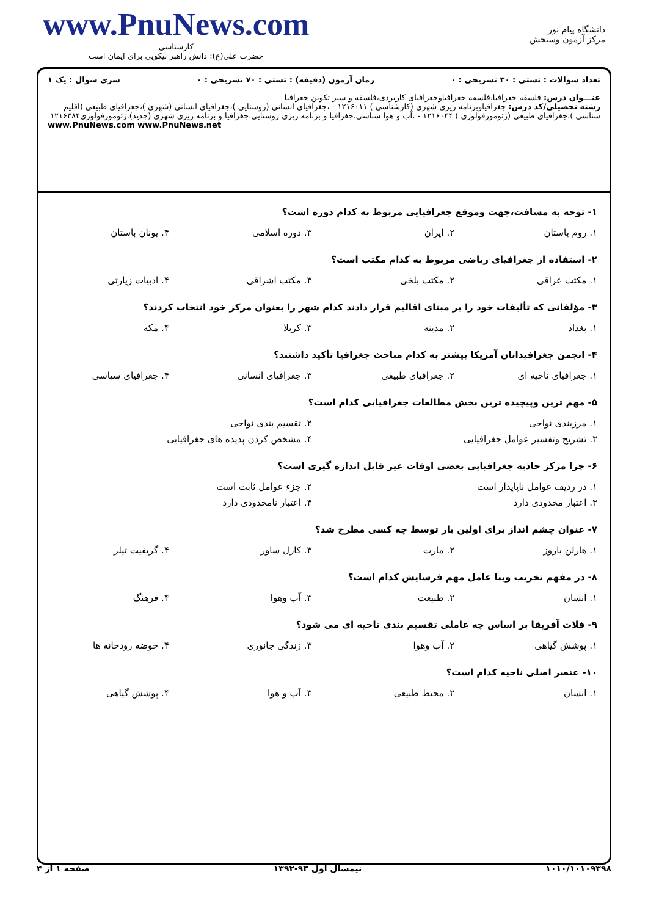www.PnuNews.com
کارشناسی
حضرت علی(ع): دانش راهبر نیکویی برای ایمان است
دانشگاه پیام نور
مرکز آزمون وسنجش
تعداد سوالات : تستی : ۳۰ تشریحی : ۰ زمان آزمون (دقیقه) : تستی : ۷۰ تشریحی : ۰ سری سوال : یک ۱
عنـــوان درس: فلسفه جغرافیا،فلسفه جغرافیاوجغرافیای کاربردی،فلسفه و سیر تکوین جغرافیا
رشته تحصیلی/کد درس: جغرافیاوبرنامه ریزی شهری (کارشناسی ) ۱۲۱۶۰۱۱ - ،جغرافیای انسانی (روستایی )،جغرافیای انسانی (شهری )،جغرافیای طبیعی (اقلیم شناسی )،جغرافیای طبیعی (ژئومورفولوژی ) ۱۲۱۶۰۴۴ - ،آب و هوا شناسی،جغرافیا و برنامه ریزی روستایی،جغرافیا و برنامه ریزی شهری (جدید)،ژئومورفولوژی۱۲۱۶۳۸۴
www.PnuNews.com www.PnuNews.net
۱- توجه به مسافت،جهت وموقع جغرافیایی مربوط به کدام دوره است؟
| ۱. روم باستان | ۲. ایران | ۳. دوره اسلامی | ۴. یونان باستان |
۲- استفاده از جغرافیای ریاضی مربوط به کدام مکتب است؟
| ۱. مکتب عراقی | ۲. مکتب بلخی | ۳. مکتب اشراقی | ۴. ادبیات زیارتی |
۳- مؤلفانی که تألیفات خود را بر مبنای اقالیم قرار دادند کدام شهر را بعنوان مرکز خود انتخاب کردند؟
| ۱. بغداد | ۲. مدینه | ۳. کربلا | ۴. مکه |
۴- انجمن جغرافیدانان آمریکا بیشتر به کدام مباحث جغرافیا تأکید داشتند؟
| ۱. جغرافیای ناحیه ای | ۲. جغرافیای طبیعی | ۳. جغرافیای انسانی | ۴. جغرافیای سیاسی |
۵- مهم ترین وپیچیده ترین بخش مطالعات جغرافیایی کدام است؟
| ۱. مرزبندی نواحی | ۲. تقسیم بندی نواحی |
| ۳. تشریح وتفسیر عوامل جغرافیایی | ۴. مشخص کردن پدیده های جغرافیایی |
۶- چرا مرکز جاذبه جغرافیایی بعضی اوقات غیر قابل اندازه گیری است؟
| ۱. در ردیف عوامل ناپایدار است | ۲. جزء عوامل ثابت است |
| ۳. اعتبار محدودی دارد | ۴. اعتبار نامحدودی دارد |
۷- عنوان چشم انداز برای اولین بار توسط چه کسی مطرح شد؟
| ۱. هارلن باروز | ۲. مارت | ۳. کارل ساور | ۴. گریفیت تیلر |
۸- در مفهم تخریب وبنا عامل مهم فرسایش کدام است؟
| ۱. انسان | ۲. طبیعت | ۳. آب وهوا | ۴. فرهنگ |
۹- فلات آفریقا بر اساس چه عاملی تقسیم بندی ناحیه ای می شود؟
| ۱. پوشش گیاهی | ۲. آب وهوا | ۳. زندگی جانوری | ۴. حوضه رودخانه ها |
۱۰- عنصر اصلی ناحیه کدام است؟
| ۱. انسان | ۲. محیط طبیعی | ۳. آب و هوا | ۴. پوشش گیاهی |
۱۰۱۰/۱۰۱۰۹۳۹۸ نیمسال اول ۹۳-۱۳۹۲ صفحه ۱ از ۴